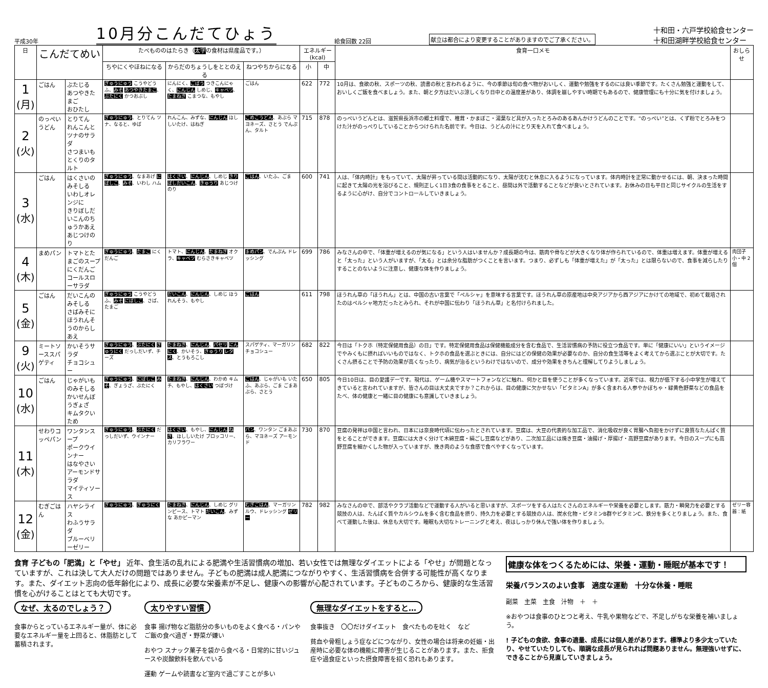平成30年 10月分こんだてひょう 給食回数 22回 献立は都合により変更することがありますのでご了承ください。 十和田・六戸学校給食センター
十和田湖畔学校給食センター
| 日 | こんだてめい | | たべもののはたらき（ 太字 の食材は県産品です。） | | | エネルギー(kcal) | | 食育一口メモ | おしらせ |
| --- | --- | --- | --- | --- | --- | --- | --- | --- | --- |
| | | | ちやにくやほねになる | からだのちょうしをととのえる | ねつやちからになる | 小 | 中 | | |
| 1 (月) | ごはん | ぶたじる あつやきたまご おひたし | ぎゅうにゅう こうやどうふ、 みそ あつやきたまご 、 ぶたにく かつおぶし | にんにく、 ごぼう つきこんにゃく、 にんじん しめじ、 キャベツ 、 たまねぎ こまつな、もやし | ごはん | 622 | 772 | 10月は、食欲の秋、スポーツの秋、読書の秋と言われるように、今の季節は旬の食べ物がおいしく、運動や勉強をするのには良い季節です。たくさん勉強と運動をして、おいしくご飯を食べましょう。また、朝と夕方はだいぶ涼しくなり日中との温度差があり、体調を崩しやすい時期でもあるので、健康管理にも十分に気を付けましょう。 | |
| 2 (火) | のっぺいうどん | とりてん れんこんとツナのサラダ さつまいもとくりのタルト | ぎゅうにゅう 、とりてん ツナ、なると、ゆば | れんこん、みずな、 にんじん ほししいたけ、はねぎ | こめこうどん 、あぶら マヨネーズ、さとう でんぷん、タルト | 715 | 878 | のっぺいうどんとは、滋賀県長浜市の郷土料理で、椎茸・かまぼこ・湯葉など具が入ったとろみのあるあんかけうどんのことです。“のっぺい”とは、くず粉でとろみをつけた汁がのっぺりしていることからつけられた名前です。今日は、うどんの汁にとり天を入れて食べましょう。 | |
| 3 (水) | ごはん | はくさいのみそしる いわしオレンジに きりぼしだいこんのちゅうかあえ あじつけのり | ぎゅうにゅう 、なまあげ にぼしこ 、 みそ 、いわし ハム | はくさい 、 にんじん 、しめじ きりぼしだいこん 、 きゅうり あじつけのり | ごはん 、いたふ、ごま | 600 | 741 | 人は、「体内時計」をもっていて、太陽が昇っている間は活動的になり、太陽が沈むと休息に入るようになっています。体内時計を正常に動かせるには、朝、決まった時間に起きて太陽の光を浴びること、規則正しく1日3食の食事をとること、昼間は外で活動することなどが良いとされています。お休みの日も平日と同じサイクルの生活をするように心がけ、自分でコントロールしていきましょう。 | |
| 4 (木) | まめパン | トマトとたまごのスープ にくだんご コールスローサラダ | ぎゅうにゅう 、 たまご にくだんご | トマト、 にんじん 、 たまねぎ オクラ、 キャベツ むらさきキャベツ | まめパン 、でんぷん ドレッシング | 699 | 786 | みなさんの中で、「体重が増えるのが気になる」という人はいませんか？成長期の今は、筋肉や骨などが大きくなり体が作られているので、体重は増えます。体重が増えると「太った」という人がいますが、「太る」とは余分な脂肪がつくことを言います。つまり、必ずしも「体重が増えた」が「太った」とは限らないので、食事を減らしたりすることのないように注意し、健康な体を作りましょう。 | 肉団子 小・中 2個 |
| 5 (金) | ごはん | だいこんのみそしる さばみそに ほうれんそうのからしあえ | ぎゅうにゅう こうやどうふ、 みそ にぼしこ 、さば、たまご | だいこん 、 にんじん 、しめじ ほうれんそう、もやし | ごはん | 611 | 798 | ほうれん草の「ほうれん」とは、中国の古い言葉で「ペルシャ」を意味する言葉です。ほうれん草の原産地は中央アジアから西アジアにかけての地域で、初めて栽培されたのはペルシャ地方だったとみられ、それが中国に伝わり「ほうれん草」と名付けられました。 | |
| 9 (火) | ミートソーススパゲティ | かいそうサラダ チョコシュー | ぎゅうにゅう 、 ぶたにく ぎゅうにく だっしだいず、チーズ | たまねぎ 、 にんじん 、 パセリ にんにく 、かいそう、 きゅうり レタス 、とうもろこし | スパゲティ、マーガリン チョコシュー | 682 | 822 | 今日は「トクホ（特定保健用食品）の日」です。特定保健用食品は保健機能成分を含む食品で、生活習慣病の予防に役立つ食品です。単に「健康にいい」というイメージでやみくもに摂ればいいものではなく、トクホの食品を選ぶときには、自分にはどの保健の効果が必要なのか、自分の食生活等をよく考えてから選ぶことが大切です。たくさん摂ることで予防の効果が高くなったり、病気が治るというわけではないので、成分や効果をきちんと理解してりようしましょう。 | |
| 10 (水) | ごはん | じゃがいものみそしる かいせんぼうぎょざ キムタクいため | ぎゅうにゅう 、 にぼしこ みそ 、ぎょうざ、ぶたにく | たまねぎ 、 にんじん 、わかめ キムチ、もやし、 はくさい つぼづけ | ごはん 、じゃがいも いたふ、あぶら、ごま ごまあぶら、さとう | 650 | 805 | 今日10日は、目の愛護デーです。現代は、ゲーム機やスマートフォンなどに触れ、何かと目を使うことが多くなっています。近年では、視力が低下する小中学生が増えてきていると言われていますが、皆さんの目は大丈夫ですか？これからは、目の健康に欠かせない「ビタミンA」が多く含まれる人参やかぼちゃ・緑黄色野菜などの食品をたべ、体の健康と一緒に目の健康にも意識していきましょう。 | |
| 11 (木) | せわりコッペパン | ワンタンスープ ポークウインナー はなやさいアーモンドサラダ マイティソース | ぎゅうにゅう 、 ぶたにく だっしだいず、ウインナー | はくさい 、もやし、 にんじん ねぎ 、ほししいたけ ブロッコリー、カリフラワー | パン 、ワンタン ごまあぶら、マヨネーズ アーモンド | 730 | 870 | 豆腐の発祥は中国と言われ、日本には奈良時代頃に伝わったとされています。豆腐は、大豆の代表的な加工品で、消化吸収が良く胃腸へ負担をかけずに良質なたんぱく質をとることができます。豆腐には大きく分けて木綿豆腐・絹ごし豆腐などがあり、二次加工品には焼き豆腐・油揚げ・厚揚げ・高野豆腐があります。今日のスープにも高野豆腐を細かくした物が入っていますが、挽き肉のような食感で食べやすくなっています。 | |
| 12 (金) | むぎごはん | ハヤシライス わふうサラダ ブルーベリーゼリー | ぎゅうにゅう 、 ぎゅうにく | たまねぎ 、 にんじん 、しめじ グリンピース、トマト だいこん 、みずな あかピーマン | むぎごはん 、マーガリン ルウ、ドレッシング ゼリー | 782 | 982 | みなさんの中で、部活やクラブ活動などで運動する人がいると思いますが、スポーツをする人はたくさんのエネルギーや栄養を必要とします。筋力・瞬発力を必要とする競技の人は、たんぱく質やカルシウムを多く含む食品を摂り、持久力を必要とする競技の人は、炭水化物・ビタミンB群やビタミンC、鉄分を多くとりましょう。また、食べて運動した後は、休息も大切です。睡眠も大切なトレーニングと考え、夜はしっかり休んで強い体を作りましょう。 | ゼリー容器：紙 |
食育 子どもの「肥満」と「やせ」 近年、食生活の乱れによる肥満や生活習慣病の増加、若い女性では無理なダイエットによる「やせ」が問題となっていますが、これは決して大人だけの問題ではありません。子どもの肥満は成人肥満につながりやすく、生活習慣病を合併する可能性が高くなります。また、ダイエット志向の低年齢化により、成長に必要な栄養素が不足し、健康への影響が心配されています。子どものころから、健康的な生活習慣を心がけることはとても大切です。
なぜ、太るのでしょう？
食事からとっているエネルギー量が、体に必要なエネルギー量を上回ると、体脂肪として蓄積されます。
太りやすい習慣
食事 揚げ物など脂肪分の多いものをよく食べる・パンやご飯の食べ過ぎ・野菜が嫌い
おやつ スナック菓子を袋から食べる・日常的に甘いジュースや炭酸飲料を飲んでいる
運動 ゲームや読書など室内で過ごすことが多い
無理なダイエットをすると…
食事抜き　〇〇だけダイエット　食べたものを吐く　など
貧血や骨粗しょう症などにつながり、女性の場合は将来の妊娠・出産時に必要な体の機能に障害が生じることがあります。また、拒食症や過食症といった摂食障害を招く恐れもあります。
健康な体をつくるためには、栄養・運動・睡眠が基本です！
栄養バランスのよい食事　適度な運動　十分な休養・睡眠
副菜　主菜　主食　汁物　＋　＋
※おやつは食事のひとつと考え、牛乳や果物などで、不足しがちな栄養を補いましょう。
! 子どもの食欲、食事の適量、成長には個人差があります。標準より多少太っていたり、やせていたりしても、順調な成長が見られれば問題ありません。無理強いせずに、できることから見直していきましょう。